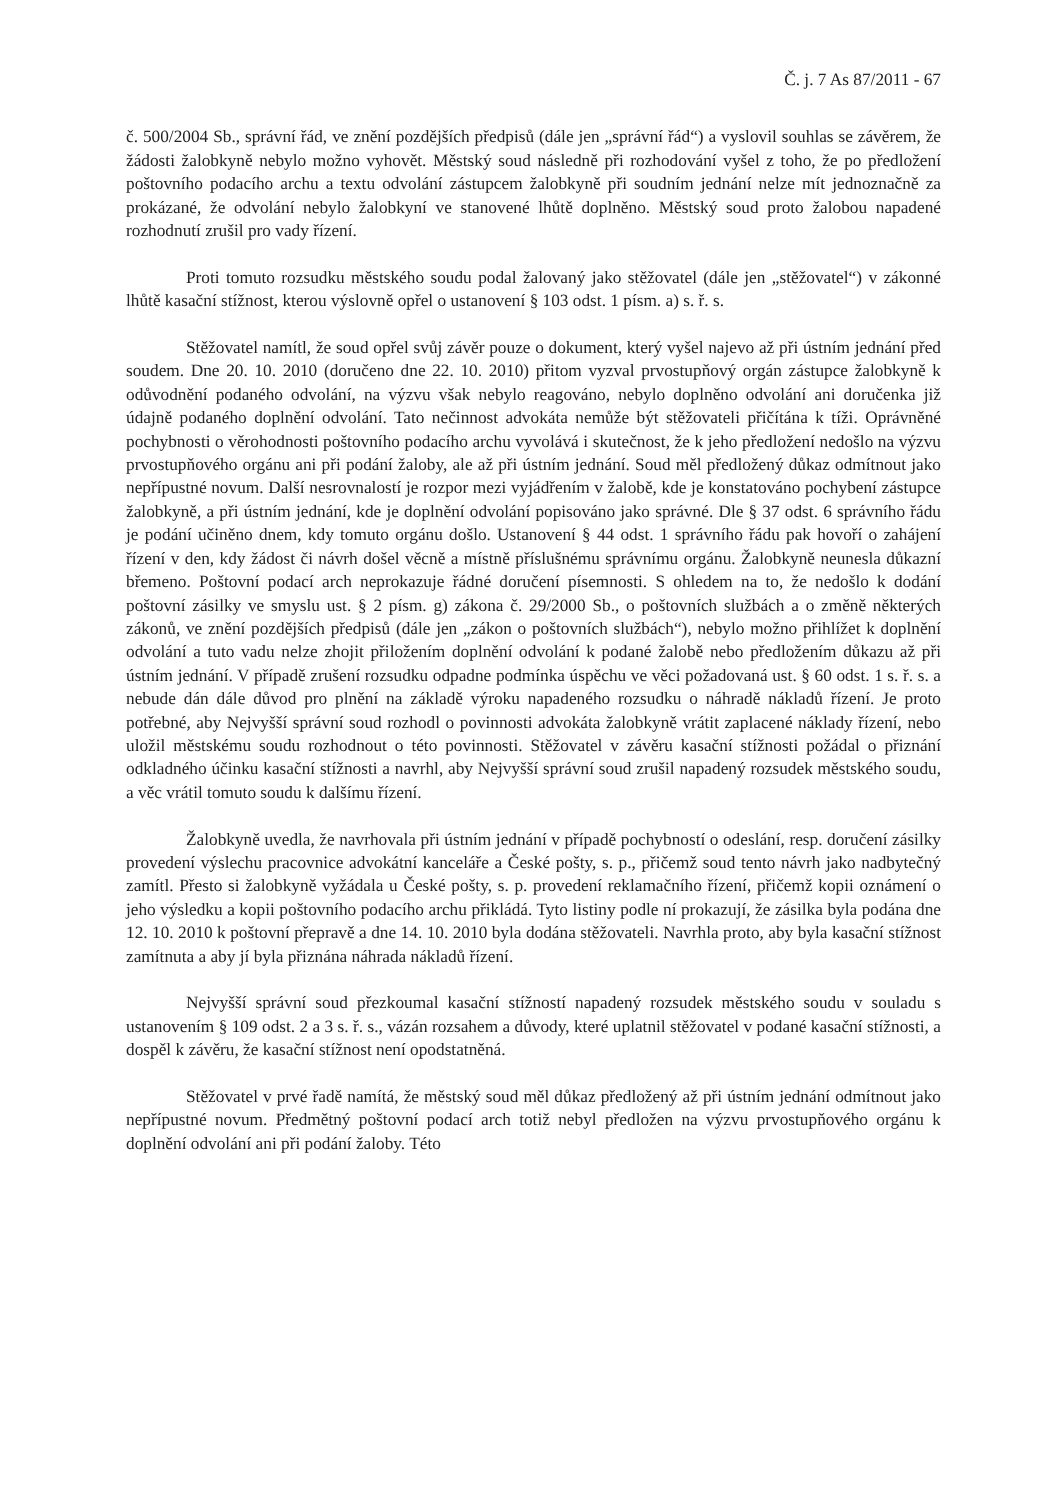Č. j. 7 As 87/2011 - 67
č. 500/2004 Sb., správní řád, ve znění pozdějších předpisů (dále jen „správní řád“) a vyslovil souhlas se závěrem, že žádosti žalobkyně nebylo možno vyhovět. Městský soud následně při rozhodování vyšel z toho, že po předložení poštovního podacího archu a textu odvolání zástupcem žalobkyně při soudním jednání nelze mít jednoznačně za prokázané, že odvolání nebylo žalobkyní ve stanovené lhůtě doplněno. Městský soud proto žalobou napadené rozhodnutí zrušil pro vady řízení.
Proti tomuto rozsudku městského soudu podal žalovaný jako stěžovatel (dále jen „stěžovatel“) v zákonné lhůtě kasační stížnost, kterou výslovně opřel o ustanovení § 103 odst. 1 písm. a) s. ř. s.
Stěžovatel namítl, že soud opřel svůj závěr pouze o dokument, který vyšel najevo až při ústním jednání před soudem. Dne 20. 10. 2010 (doručeno dne 22. 10. 2010) přitom vyzval prvostupňový orgán zástupce žalobkyně k odůvodnění podaného odvolání, na výzvu však nebylo reagováno, nebylo doplněno odvolání ani doručenka již údajně podaného doplnění odvolání. Tato nečinnost advokáta nemůže být stěžovateli přičítána k tíži. Oprávněné pochybnosti o věrohodnosti poštovního podacího archu vyvolává i skutečnost, že k jeho předložení nedošlo na výzvu prvostupňového orgánu ani při podání žaloby, ale až při ústním jednání. Soud měl předložený důkaz odmítnout jako nepřípustné novum. Další nesrovnalostí je rozpor mezi vyjádřením v žalobě, kde je konstatováno pochybení zástupce žalobkyně, a při ústním jednání, kde je doplnění odvolání popisováno jako správné. Dle § 37 odst. 6 správního řádu je podání učiněno dnem, kdy tomuto orgánu došlo. Ustanovení § 44 odst. 1 správního řádu pak hovoří o zahájení řízení v den, kdy žádost či návrh došel věcně a místně příslušnému správnímu orgánu. Žalobkyně neunesla důkazní břemeno. Poštovní podací arch neprokazuje řádné doručení písemnosti. S ohledem na to, že nedošlo k dodání poštovní zásilky ve smyslu ust. § 2 písm. g) zákona č. 29/2000 Sb., o poštovních službách a o změně některých zákonů, ve znění pozdějších předpisů (dále jen „zákon o poštovních službách“), nebylo možno přihlížet k doplnění odvolání a tuto vadu nelze zhojit přiložením doplnění odvolání k podané žalobě nebo předložením důkazu až při ústním jednání. V případě zrušení rozsudku odpadne podmínka úspěchu ve věci požadovaná ust. § 60 odst. 1 s. ř. s. a nebude dán dále důvod pro plnění na základě výroku napadeného rozsudku o náhradě nákladů řízení. Je proto potřebné, aby Nejvyšší správní soud rozhodl o povinnosti advokáta žalobkyně vrátit zaplacené náklady řízení, nebo uložil městskému soudu rozhodnout o této povinnosti. Stěžovatel v závěru kasační stížnosti požádal o přiznání odkladného účinku kasační stížnosti a navrhl, aby Nejvyšší správní soud zrušil napadený rozsudek městského soudu, a věc vrátil tomuto soudu k dalšímu řízení.
Žalobkyně uvedla, že navrhovala při ústním jednání v případě pochybností o odeslání, resp. doručení zásilky provedení výslechu pracovnice advokátní kanceláře a České pošty, s. p., přičemž soud tento návrh jako nadbytečný zamítl. Přesto si žalobkyně vyžádala u České pošty, s. p. provedení reklamačního řízení, přičemž kopii oznámení o jeho výsledku a kopii poštovního podacího archu přikládá. Tyto listiny podle ní prokazují, že zásilka byla podána dne 12. 10. 2010 k poštovní přepravě a dne 14. 10. 2010 byla dodána stěžovateli. Navrhla proto, aby byla kasační stížnost zamítnuta a aby jí byla přiznána náhrada nákladů řízení.
Nejvyšší správní soud přezkoumal kasační stížností napadený rozsudek městského soudu v souladu s ustanovením § 109 odst. 2 a 3 s. ř. s., vázán rozsahem a důvody, které uplatnil stěžovatel v podané kasační stížnosti, a dospěl k závěru, že kasační stížnost není opodstatněná.
Stěžovatel v prvé řadě namítá, že městský soud měl důkaz předložený až při ústním jednání odmítnout jako nepřípustné novum. Předmětný poštovní podací arch totiž nebyl předložen na výzvu prvostupňového orgánu k doplnění odvolání ani při podání žaloby. Této